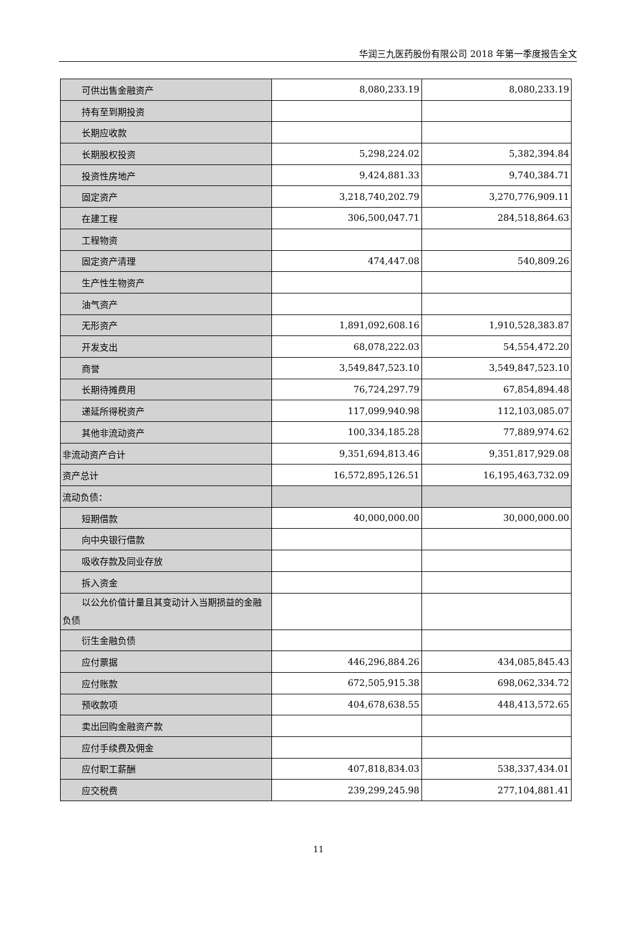华润三九医药股份有限公司 2018 年第一季度报告全文
| 可供出售金融资产 | 8,080,233.19 | 8,080,233.19 |
| 持有至到期投资 | | |
| 长期应收款 | | |
| 长期股权投资 | 5,298,224.02 | 5,382,394.84 |
| 投资性房地产 | 9,424,881.33 | 9,740,384.71 |
| 固定资产 | 3,218,740,202.79 | 3,270,776,909.11 |
| 在建工程 | 306,500,047.71 | 284,518,864.63 |
| 工程物资 | | |
| 固定资产清理 | 474,447.08 | 540,809.26 |
| 生产性生物资产 | | |
| 油气资产 | | |
| 无形资产 | 1,891,092,608.16 | 1,910,528,383.87 |
| 开发支出 | 68,078,222.03 | 54,554,472.20 |
| 商誉 | 3,549,847,523.10 | 3,549,847,523.10 |
| 长期待摊费用 | 76,724,297.79 | 67,854,894.48 |
| 递延所得税资产 | 117,099,940.98 | 112,103,085.07 |
| 其他非流动资产 | 100,334,185.28 | 77,889,974.62 |
| 非流动资产合计 | 9,351,694,813.46 | 9,351,817,929.08 |
| 资产总计 | 16,572,895,126.51 | 16,195,463,732.09 |
| 流动负债： | | |
| 短期借款 | 40,000,000.00 | 30,000,000.00 |
| 向中央银行借款 | | |
| 吸收存款及同业存放 | | |
| 拆入资金 | | |
| 以公允价值计量且其变动计入当期损益的金融 负债 | | |
| 衍生金融负债 | | |
| 应付票据 | 446,296,884.26 | 434,085,845.43 |
| 应付账款 | 672,505,915.38 | 698,062,334.72 |
| 预收款项 | 404,678,638.55 | 448,413,572.65 |
| 卖出回购金融资产款 | | |
| 应付手续费及佣金 | | |
| 应付职工薪酬 | 407,818,834.03 | 538,337,434.01 |
| 应交税费 | 239,299,245.98 | 277,104,881.41 |
11